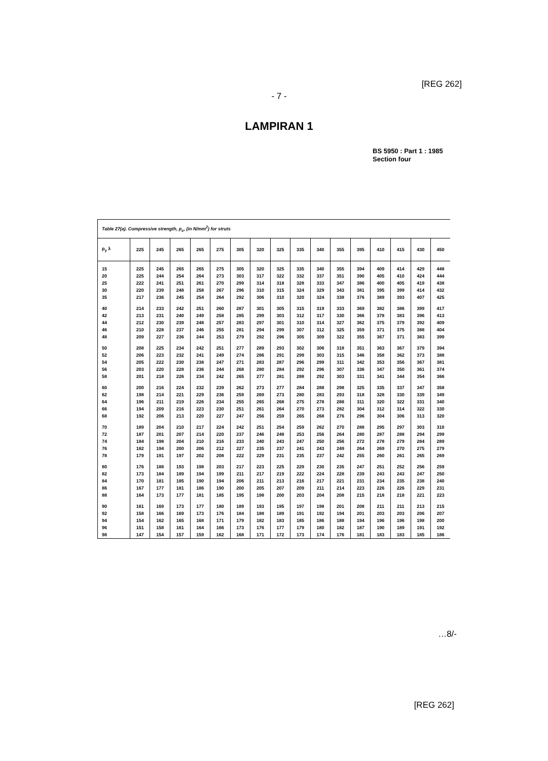[REG 262]
- 7 -
LAMPIRAN 1
BS 5950 : Part 1 : 1985
Section four
Table 27(a). Compressive strength, p<sub>c</sub>, (in N/mm<sup>2</sup>) for struts
| p<sub>y</sub> λ | 225 | 245 | 265 | 265 | 275 | 305 | 320 | 325 | 335 | 340 | 355 | 395 | 410 | 415 | 430 | 450 |
| --- | --- | --- | --- | --- | --- | --- | --- | --- | --- | --- | --- | --- | --- | --- | --- | --- |
| 15 20 25 30 35 | 225 225 222 220 217 | 245 244 241 239 236 | 265 254 251 248 245 | 265 264 261 258 254 | 275 273 270 267 264 | 305 303 299 296 292 | 320 317 314 310 306 | 325 322 318 315 310 | 335 332 328 324 320 | 340 337 333 329 324 | 355 351 347 343 338 | 394 390 386 381 376 | 409 405 400 395 389 | 414 410 405 399 393 | 429 424 419 414 407 | 448 444 438 432 425 |
| 40 42 44 46 48 | 214 213 212 210 209 | 233 231 230 228 227 | 242 240 239 237 236 | 251 249 248 246 244 | 260 258 257 255 253 | 287 285 283 281 279 | 301 299 297 294 292 | 305 303 301 299 296 | 315 312 310 307 305 | 319 317 314 312 309 | 333 330 327 325 322 | 369 366 362 359 355 | 382 378 375 371 367 | 386 383 379 375 371 | 399 396 392 388 383 | 417 413 409 404 399 |
| 50 52 54 56 58 | 208 206 205 203 201 | 225 223 222 220 218 | 234 232 230 228 226 | 242 241 238 236 234 | 251 249 247 244 242 | 277 274 271 268 265 | 289 286 283 280 277 | 293 291 287 284 281 | 302 299 296 292 288 | 306 303 299 296 292 | 318 315 311 307 303 | 351 346 342 336 331 | 363 358 353 347 341 | 367 362 356 350 344 | 379 373 367 361 354 | 394 388 381 374 366 |
| 60 62 64 66 68 | 200 198 196 194 192 | 216 214 211 209 206 | 224 221 219 216 213 | 232 229 226 223 220 | 239 236 234 230 227 | 262 259 255 251 247 | 273 269 265 261 256 | 277 273 268 264 259 | 284 280 275 270 265 | 288 283 278 273 268 | 298 293 288 282 276 | 325 318 311 304 296 | 335 328 320 312 304 | 337 330 322 314 306 | 347 339 331 322 313 | 358 349 340 330 320 |
| 70 72 74 76 78 | 189 187 184 182 179 | 204 201 198 194 191 | 210 207 204 200 197 | 217 214 210 206 202 | 224 220 216 212 208 | 242 237 233 227 222 | 251 246 240 235 229 | 254 248 243 237 231 | 259 253 247 241 235 | 262 256 250 243 237 | 270 264 256 249 242 | 288 280 272 264 255 | 295 287 278 269 260 | 297 288 279 270 261 | 303 294 284 275 265 | 310 299 289 279 269 |
| 80 82 84 86 88 | 176 173 170 167 164 | 188 184 181 177 173 | 193 189 185 181 177 | 198 194 190 186 181 | 203 199 194 190 185 | 217 211 206 200 195 | 223 217 211 205 198 | 225 219 213 207 200 | 229 222 216 209 203 | 230 224 217 211 204 | 235 228 221 214 208 | 247 239 231 223 215 | 251 243 234 226 218 | 252 243 235 226 218 | 256 247 238 229 221 | 259 250 240 231 223 |
| 90 92 94 96 98 | 161 158 154 151 147 | 169 166 162 158 154 | 173 169 165 161 157 | 177 173 168 164 159 | 180 176 171 166 162 | 189 184 179 173 168 | 193 188 182 176 171 | 195 189 183 177 172 | 197 191 185 179 173 | 198 192 186 180 174 | 201 194 188 182 176 | 208 201 194 187 181 | 211 203 196 190 183 | 211 203 196 189 183 | 213 206 198 191 185 | 215 207 200 192 186 |
…8/-
[REG 262]